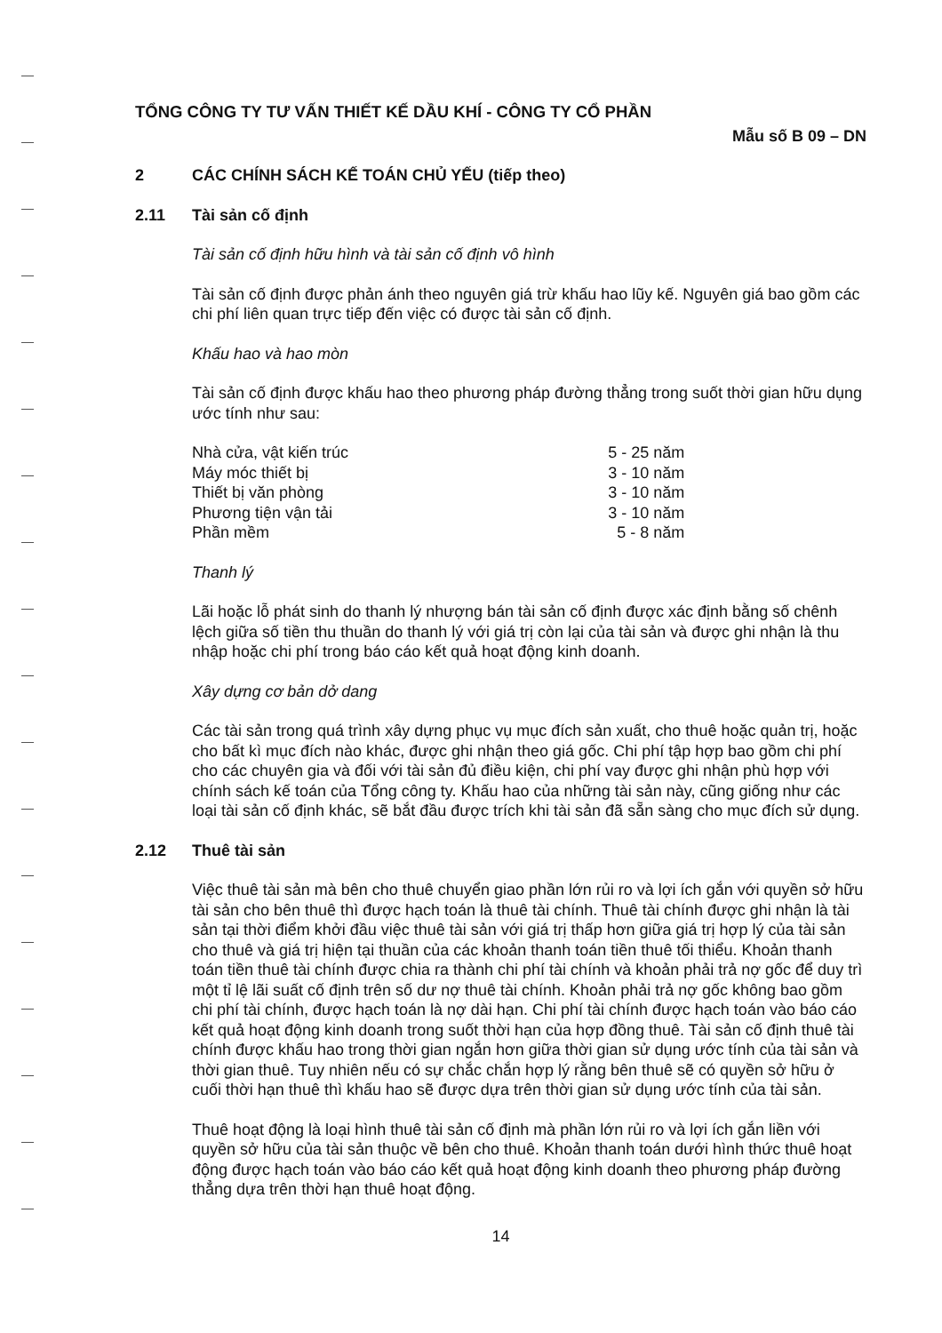TỔNG CÔNG TY TƯ VẤN THIẾT KẾ DẦU KHÍ - CÔNG TY CỔ PHẦN
Mẫu số B 09 – DN
2 CÁC CHÍNH SÁCH KẾ TOÁN CHỦ YẾU (tiếp theo)
2.11 Tài sản cố định
Tài sản cố định hữu hình và tài sản cố định vô hình
Tài sản cố định được phản ánh theo nguyên giá trừ khấu hao lũy kế. Nguyên giá bao gồm các chi phí liên quan trực tiếp đến việc có được tài sản cố định.
Khấu hao và hao mòn
Tài sản cố định được khấu hao theo phương pháp đường thẳng trong suốt thời gian hữu dụng ước tính như sau:
| Nhà cửa, vật kiến trúc | 5 - 25 năm |
| Máy móc thiết bị | 3 - 10 năm |
| Thiết bị văn phòng | 3 - 10 năm |
| Phương tiện vận tải | 3 - 10 năm |
| Phần mềm | 5 - 8 năm |
Thanh lý
Lãi hoặc lỗ phát sinh do thanh lý nhượng bán tài sản cố định được xác định bằng số chênh lệch giữa số tiền thu thuần do thanh lý với giá trị còn lại của tài sản và được ghi nhận là thu nhập hoặc chi phí trong báo cáo kết quả hoạt động kinh doanh.
Xây dựng cơ bản dở dang
Các tài sản trong quá trình xây dựng phục vụ mục đích sản xuất, cho thuê hoặc quản trị, hoặc cho bất kì mục đích nào khác, được ghi nhận theo giá gốc. Chi phí tập hợp bao gồm chi phí cho các chuyên gia và đối với tài sản đủ điều kiện, chi phí vay được ghi nhận phù hợp với chính sách kế toán của Tổng công ty. Khấu hao của những tài sản này, cũng giống như các loại tài sản cố định khác, sẽ bắt đầu được trích khi tài sản đã sẵn sàng cho mục đích sử dụng.
2.12 Thuê tài sản
Việc thuê tài sản mà bên cho thuê chuyển giao phần lớn rủi ro và lợi ích gắn với quyền sở hữu tài sản cho bên thuê thì được hạch toán là thuê tài chính. Thuê tài chính được ghi nhận là tài sản tại thời điểm khởi đầu việc thuê tài sản với giá trị thấp hơn giữa giá trị hợp lý của tài sản cho thuê và giá trị hiện tại thuần của các khoản thanh toán tiền thuê tối thiểu. Khoản thanh toán tiền thuê tài chính được chia ra thành chi phí tài chính và khoản phải trả nợ gốc để duy trì một tỉ lệ lãi suất cố định trên số dư nợ thuê tài chính. Khoản phải trả nợ gốc không bao gồm chi phí tài chính, được hạch toán là nợ dài hạn. Chi phí tài chính được hạch toán vào báo cáo kết quả hoạt động kinh doanh trong suốt thời hạn của hợp đồng thuê. Tài sản cố định thuê tài chính được khấu hao trong thời gian ngắn hơn giữa thời gian sử dụng ước tính của tài sản và thời gian thuê. Tuy nhiên nếu có sự chắc chắn hợp lý rằng bên thuê sẽ có quyền sở hữu ở cuối thời hạn thuê thì khấu hao sẽ được dựa trên thời gian sử dụng ước tính của tài sản.
Thuê hoạt động là loại hình thuê tài sản cố định mà phần lớn rủi ro và lợi ích gắn liền với quyền sở hữu của tài sản thuộc về bên cho thuê. Khoản thanh toán dưới hình thức thuê hoạt động được hạch toán vào báo cáo kết quả hoạt động kinh doanh theo phương pháp đường thẳng dựa trên thời hạn thuê hoạt động.
14